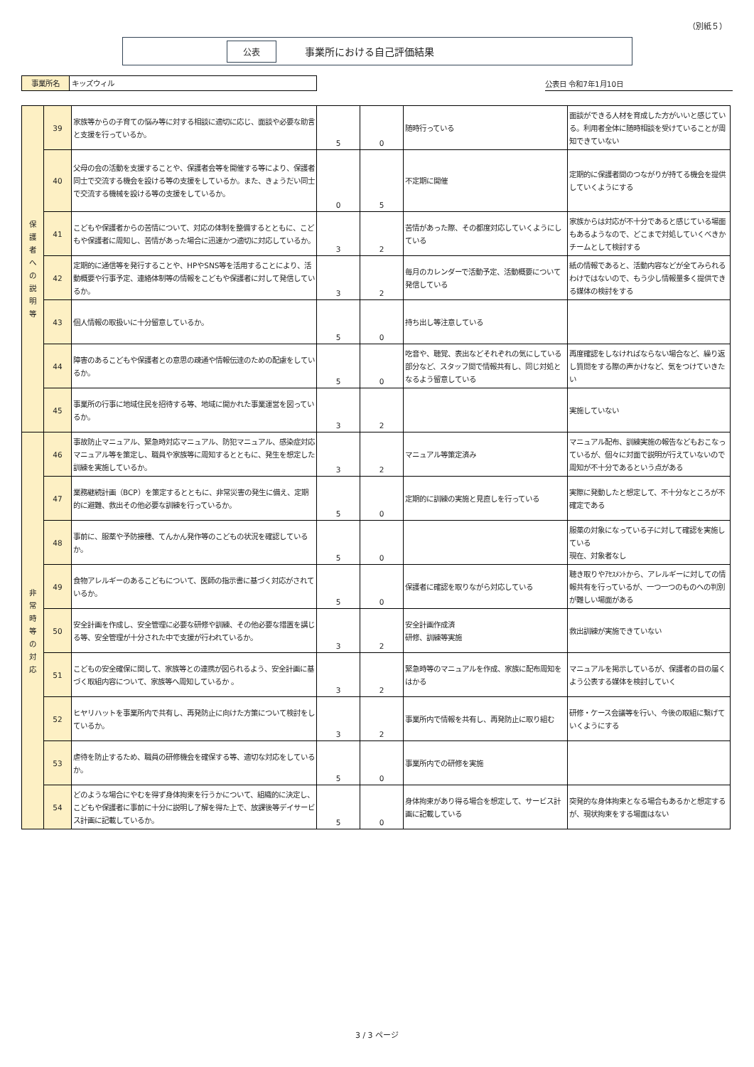（別紙５）
公表 事業所における自己評価結果
事業所名 キッズウィル
公表日 令和7年1月10日
| 保 護 者 へ の 説 明 等 | 39 | 家族等からの子育ての悩み等に対する相談に適切に応じ、面談や必要な助言と支援を行っているか。 | 5 | 0 | 随時行っている | 面談ができる人材を育成した方がいいと感じている。利用者全体に随時相談を受けていることが周知できていない |
| | 40 | 父母の会の活動を支援することや、保護者会等を開催する等により、保護者同士で交流する機会を設ける等の支援をしているか。また、きょうだい同士で交流する機械を設ける等の支援をしているか。 | 0 | 5 | 不定期に開催 | 定期的に保護者間のつながりが持てる機会を提供していくようにする |
| | 41 | こどもや保護者からの苦情について、対応の体制を整備するとともに、こどもや保護者に周知し、苦情があった場合に迅速かつ適切に対応しているか。 | 3 | 2 | 苦情があった際、その都度対応していくようにしている | 家族からは対応が不十分であると感じている場面もあるようなので、どこまで対処していくべきかチームとして検討する |
| | 42 | 定期的に通信等を発行することや、HPやSNS等を活用することにより、活動概要や行事予定、連絡体制等の情報をこどもや保護者に対して発信しているか。 | 3 | 2 | 毎月のカレンダーで活動予定、活動概要について発信している | 紙の情報であると、活動内容などが全てみられるわけではないので、もう少し情報量多く提供できる媒体の検討をする |
| | 43 | 個人情報の取扱いに十分留意しているか。 | 5 | 0 | 持ち出し等注意している | |
| | 44 | 障害のあるこどもや保護者との意思の疎通や情報伝達のための配慮をしているか。 | 5 | 0 | 吃音や、聴覚、表出などそれぞれの気にしている部分など、スタッフ間で情報共有し、同じ対処となるよう留意している | 再度確認をしなければならない場合など、繰り返し質問をする際の声かけなど、気をつけていきたい |
| | 45 | 事業所の行事に地域住民を招待する等、地域に開かれた事業運営を図っているか。 | 3 | 2 | | 実施していない |
| 非 常 時 等 の 対 応 | 46 | 事故防止マニュアル、緊急時対応マニュアル、防犯マニュアル、感染症対応マニュアル等を策定し、職員や家族等に周知するとともに、発生を想定した訓練を実施しているか。 | 3 | 2 | マニュアル等策定済み | マニュアル配布、訓練実施の報告などもおこなっているが、個々に対面で説明が行えていないので周知が不十分であるという点がある |
| | 47 | 業務継続計画（BCP）を策定するとともに、非常災害の発生に備え、定期的に避難、救出その他必要な訓練を行っているか。 | 5 | 0 | 定期的に訓練の実施と見直しを行っている | 実際に発動したと想定して、不十分なところが不確定である |
| | 48 | 事前に、服薬や予防接種、てんかん発作等のこどもの状況を確認しているか。 | 5 | 0 | | 服薬の対象になっている子に対して確認を実施している 現在、対象者なし |
| | 49 | 食物アレルギーのあるこどもについて、医師の指示書に基づく対応がされているか。 | 5 | 0 | 保護者に確認を取りながら対応している | 聴き取りやｱｾｽﾒﾝﾄから、アレルギーに対しての情報共有を行っているが、一つ一つのものへの判別が難しい場面がある |
| | 50 | 安全計画を作成し、安全管理に必要な研修や訓練、その他必要な措置を講じる等、安全管理が十分された中で支援が行われているか。 | 3 | 2 | 安全計画作成済 研修、訓練等実施 | 救出訓練が実施できていない |
| | 51 | こどもの安全確保に関して、家族等との連携が図られるよう、安全計画に基づく取組内容について、家族等へ周知しているか 。 | 3 | 2 | 緊急時等のマニュアルを作成、家族に配布周知をはかる | マニュアルを掲示しているが、保護者の目の届くよう公表する媒体を検討していく |
| | 52 | ヒヤリハットを事業所内で共有し、再発防止に向けた方策について検討をしているか。 | 3 | 2 | 事業所内で情報を共有し、再発防止に取り組む | 研修・ケース会議等を行い、今後の取組に繋げていくようにする |
| | 53 | 虐待を防止するため、職員の研修機会を確保する等、適切な対応をしているか。 | 5 | 0 | 事業所内での研修を実施 | |
| | 54 | どのような場合にやむを得ず身体拘束を行うかについて、組織的に決定し、こどもや保護者に事前に十分に説明し了解を得た上で、放課後等デイサービス計画に記載しているか。 | 5 | 0 | 身体拘束があり得る場合を想定して、サービス計画に記載している | 突発的な身体拘束となる場合もあるかと想定するが、現状拘束をする場面はない |
3 / 3 ページ